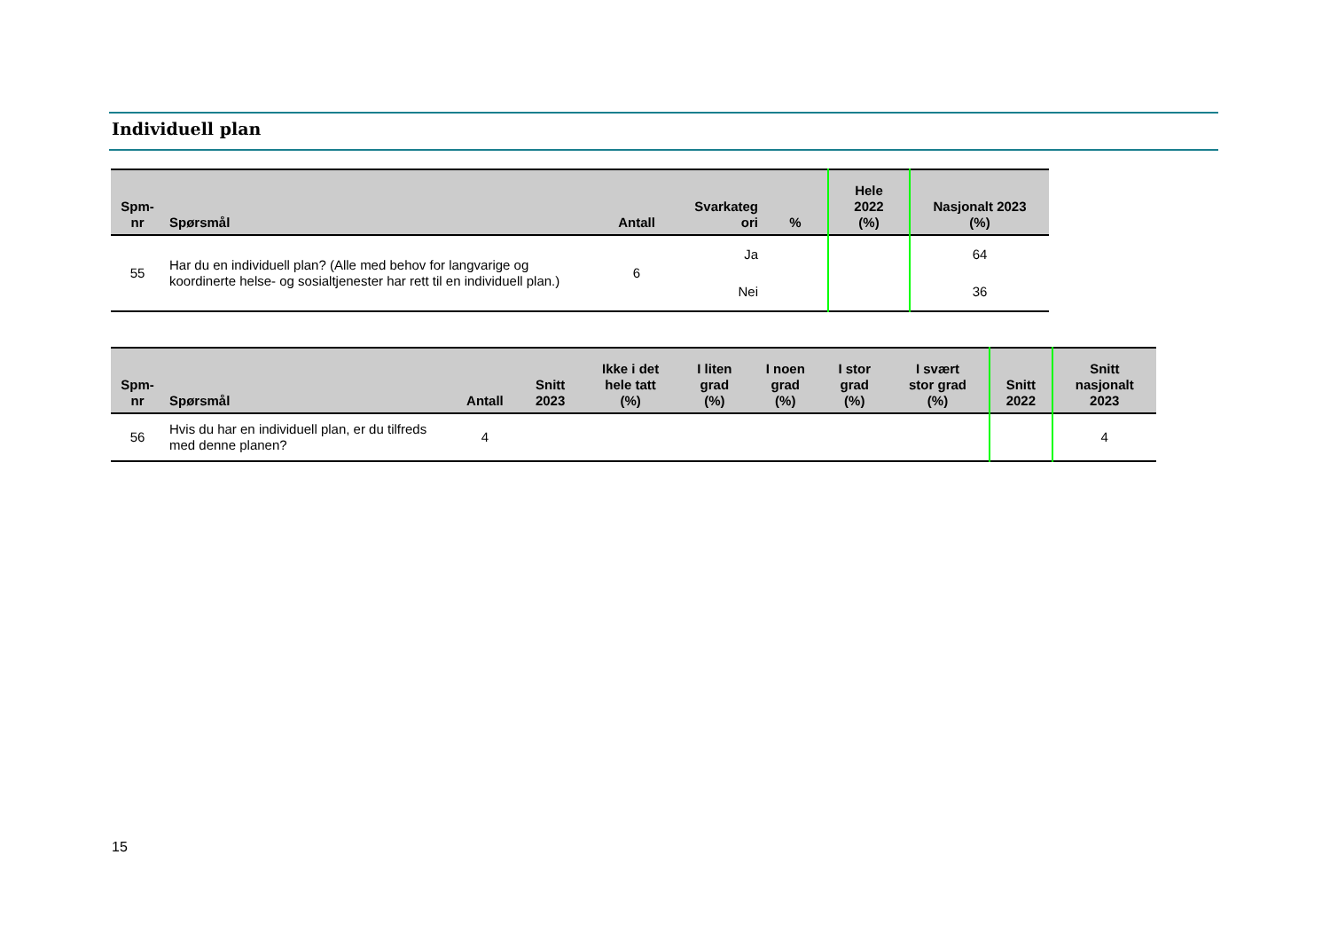Individuell plan
| Spm- nr | Spørsmål | Antall | Svarkateg ori | % | Hele 2022 (%) | Nasjonalt 2023 (%) |
| --- | --- | --- | --- | --- | --- | --- |
| 55 | Har du en individuell plan? (Alle med behov for langvarige og koordinerte helse- og sosialtjenester har rett til en individuell plan.) | 6 | Ja | | | 64 |
| | | | Nei | | | 36 |
| Spm- nr | Spørsmål | Antall | Snitt 2023 | Ikke i det hele tatt (%) | I liten grad (%) | I noen grad (%) | I stor grad (%) | I svært stor grad (%) | Snitt 2022 | Snitt nasjonalt 2023 |
| --- | --- | --- | --- | --- | --- | --- | --- | --- | --- | --- |
| 56 | Hvis du har en individuell plan, er du tilfreds med denne planen? | 4 | | | | | | | | 4 |
15